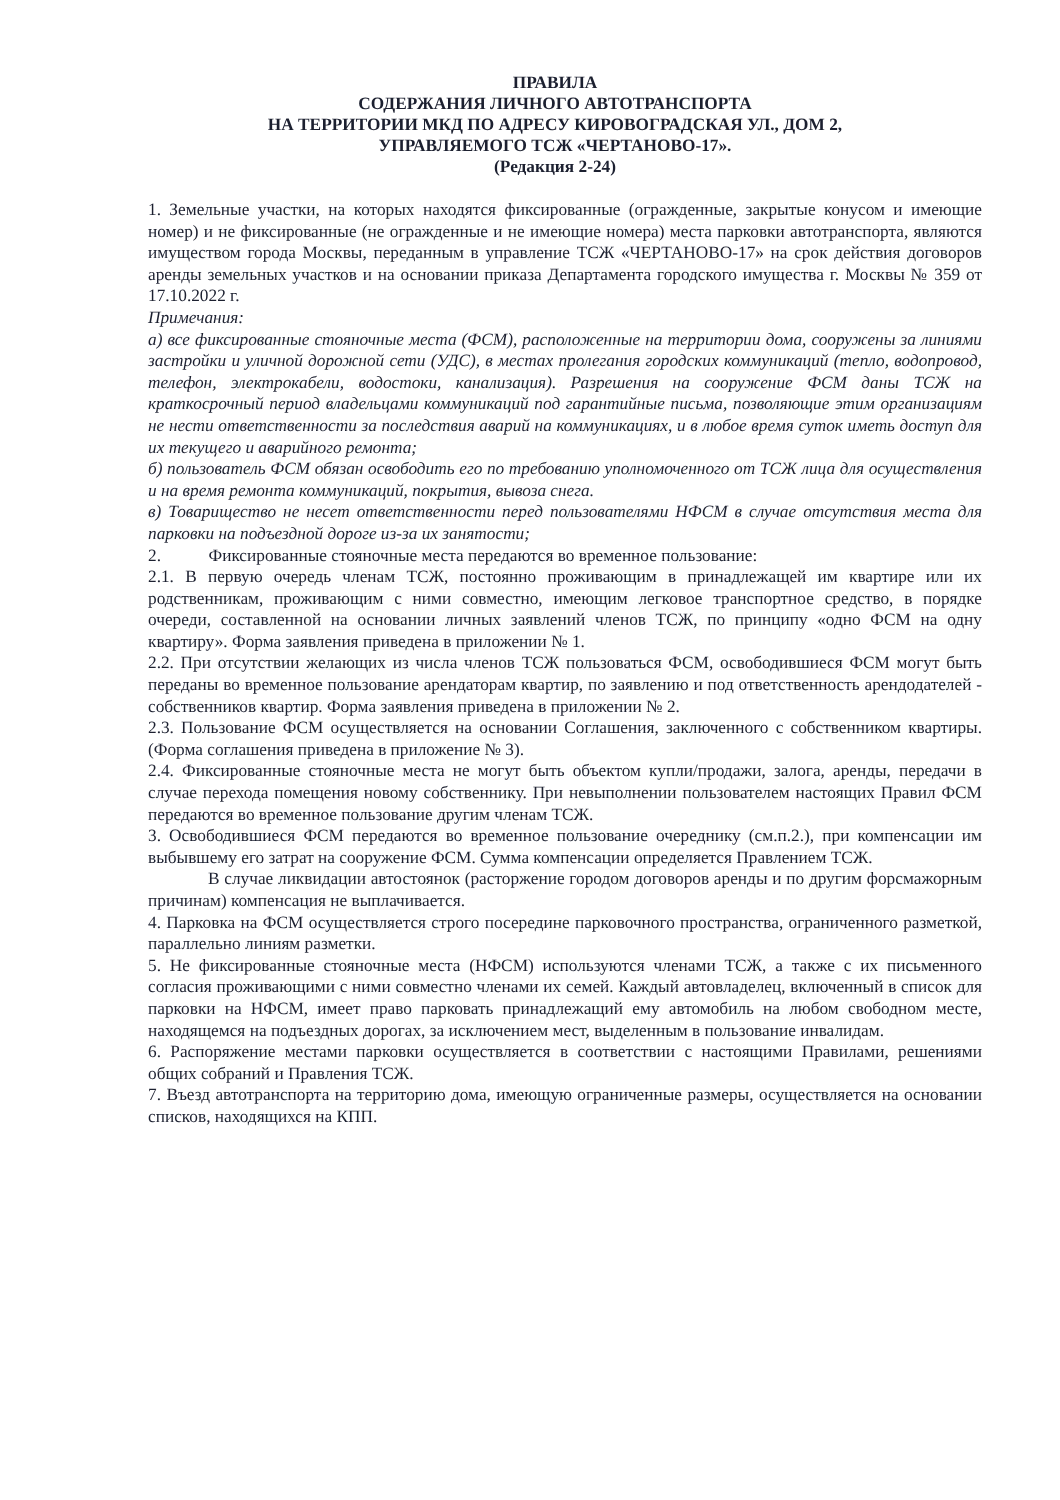ПРАВИЛА
СОДЕРЖАНИЯ ЛИЧНОГО АВТОТРАНСПОРТА
НА ТЕРРИТОРИИ МКД ПО АДРЕСУ КИРОВОГРАДСКАЯ УЛ., ДОМ 2,
УПРАВЛЯЕМОГО ТСЖ «ЧЕРТАНОВО-17».
(Редакция 2-24)
1. Земельные участки, на которых находятся фиксированные (огражденные, закрытые конусом и имеющие номер) и не фиксированные (не огражденные и не имеющие номера) места парковки автотранспорта, являются имуществом города Москвы, переданным в управление ТСЖ «ЧЕРТАНОВО-17» на срок действия договоров аренды земельных участков и на основании приказа Департамента городского имущества г. Москвы № 359 от 17.10.2022 г.
Примечания:
а) все фиксированные стояночные места (ФСМ), расположенные на территории дома, сооружены за линиями застройки и уличной дорожной сети (УДС), в местах пролегания городских коммуникаций (тепло, водопровод, телефон, электрокабели, водостоки, канализация). Разрешения на сооружение ФСМ даны ТСЖ на краткосрочный период владельцами коммуникаций под гарантийные письма, позволяющие этим организациям не нести ответственности за последствия аварий на коммуникациях, и в любое время суток иметь доступ для их текущего и аварийного ремонта;
б) пользователь ФСМ обязан освободить его по требованию уполномоченного от ТСЖ лица для осуществления и на время ремонта коммуникаций, покрытия, вывоза снега.
в) Товарищество не несет ответственности перед пользователями НФСМ в случае отсутствия места для парковки на подъездной дороге из-за их занятости;
2. Фиксированные стояночные места передаются во временное пользование:
2.1. В первую очередь членам ТСЖ, постоянно проживающим в принадлежащей им квартире или их родственникам, проживающим с ними совместно, имеющим легковое транспортное средство, в порядке очереди, составленной на основании личных заявлений членов ТСЖ, по принципу «одно ФСМ на одну квартиру». Форма заявления приведена в приложении № 1.
2.2. При отсутствии желающих из числа членов ТСЖ пользоваться ФСМ, освободившиеся ФСМ могут быть переданы во временное пользование арендаторам квартир, по заявлению и под ответственность арендодателей - собственников квартир. Форма заявления приведена в приложении № 2.
2.3. Пользование ФСМ осуществляется на основании Соглашения, заключенного с собственником квартиры. (Форма соглашения приведена в приложение № 3).
2.4. Фиксированные стояночные места не могут быть объектом купли/продажи, залога, аренды, передачи в случае перехода помещения новому собственнику. При невыполнении пользователем настоящих Правил ФСМ передаются во временное пользование другим членам ТСЖ.
3. Освободившиеся ФСМ передаются во временное пользование очереднику (см.п.2.), при компенсации им выбывшему его затрат на сооружение ФСМ. Сумма компенсации определяется Правлением ТСЖ.
В случае ликвидации автостоянок (расторжение городом договоров аренды и по другим форсмажорным причинам) компенсация не выплачивается.
4. Парковка на ФСМ осуществляется строго посередине парковочного пространства, ограниченного разметкой, параллельно линиям разметки.
5. Не фиксированные стояночные места (НФСМ) используются членами ТСЖ, а также с их письменного согласия проживающими с ними совместно членами их семей. Каждый автовладелец, включенный в список для парковки на НФСМ, имеет право парковать принадлежащий ему автомобиль на любом свободном месте, находящемся на подъездных дорогах, за исключением мест, выделенным в пользование инвалидам.
6. Распоряжение местами парковки осуществляется в соответствии с настоящими Правилами, решениями общих собраний и Правления ТСЖ.
7. Въезд автотранспорта на территорию дома, имеющую ограниченные размеры, осуществляется на основании списков, находящихся на КПП.